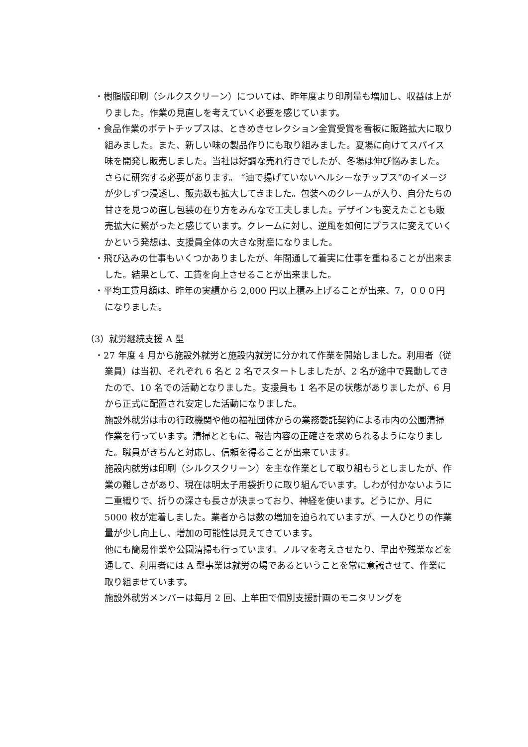・樹脂版印刷（シルクスクリーン）については、昨年度より印刷量も増加し、収益は上がりました。作業の見直しを考えていく必要を感じています。
・食品作業のポテトチップスは、ときめきセレクション金賞受賞を看板に販路拡大に取り組みました。また、新しい味の製品作りにも取り組みました。夏場に向けてスパイス味を開発し販売しました。当社は好調な売れ行きでしたが、冬場は伸び悩みました。さらに研究する必要があります。 “油で揚げていないヘルシーなチップス”のイメージが少しずつ浸透し、販売数も拡大してきました。包装へのクレームが入り、自分たちの甘さを見つめ直し包装の在り方をみんなで工夫しました。デザインも変えたことも販売拡大に繋がったと感じています。クレームに対し、逆風を如何にプラスに変えていくかという発想は、支援員全体の大きな財産になりました。
・飛び込みの仕事もいくつかありましたが、年間通して着実に仕事を重ねることが出来ました。結果として、工賃を向上させることが出来ました。
・平均工賃月額は、昨年の実績から 2,000 円以上積み上げることが出来、7，０００円になりました。
（3）就労継続支援 A 型
・27 年度 4 月から施設外就労と施設内就労に分かれて作業を開始しました。利用者（従業員）は当初、それぞれ 6 名と 2 名でスタートしましたが、2 名が途中で異動してきたので、10 名での活動となりました。支援員も 1 名不足の状態がありましたが、6 月から正式に配置され安定した活動になりました。
施設外就労は市の行政機関や他の福祉団体からの業務委託契約による市内の公園清掃作業を行っています。清掃とともに、報告内容の正確さを求められるようになりました。職員がきちんと対応し、信頼を得ることが出来ています。
施設内就労は印刷（シルクスクリーン）を主な作業として取り組もうとしましたが、作業の難しさがあり、現在は明太子用袋折りに取り組んでいます。しわが付かないように二重織りで、折りの深さも長さが決まっており、神経を使います。どうにか、月に 5000 枚が定着しました。業者からは数の増加を迫られていますが、一人ひとりの作業量が少し向上し、増加の可能性は見えてきています。
他にも簡易作業や公園清掃も行っています。ノルマを考えさせたり、早出や残業などを通して、利用者には A 型事業は就労の場であるということを常に意識させて、作業に取り組ませています。
施設外就労メンバーは毎月 2 回、上牟田で個別支援計画のモニタリングを